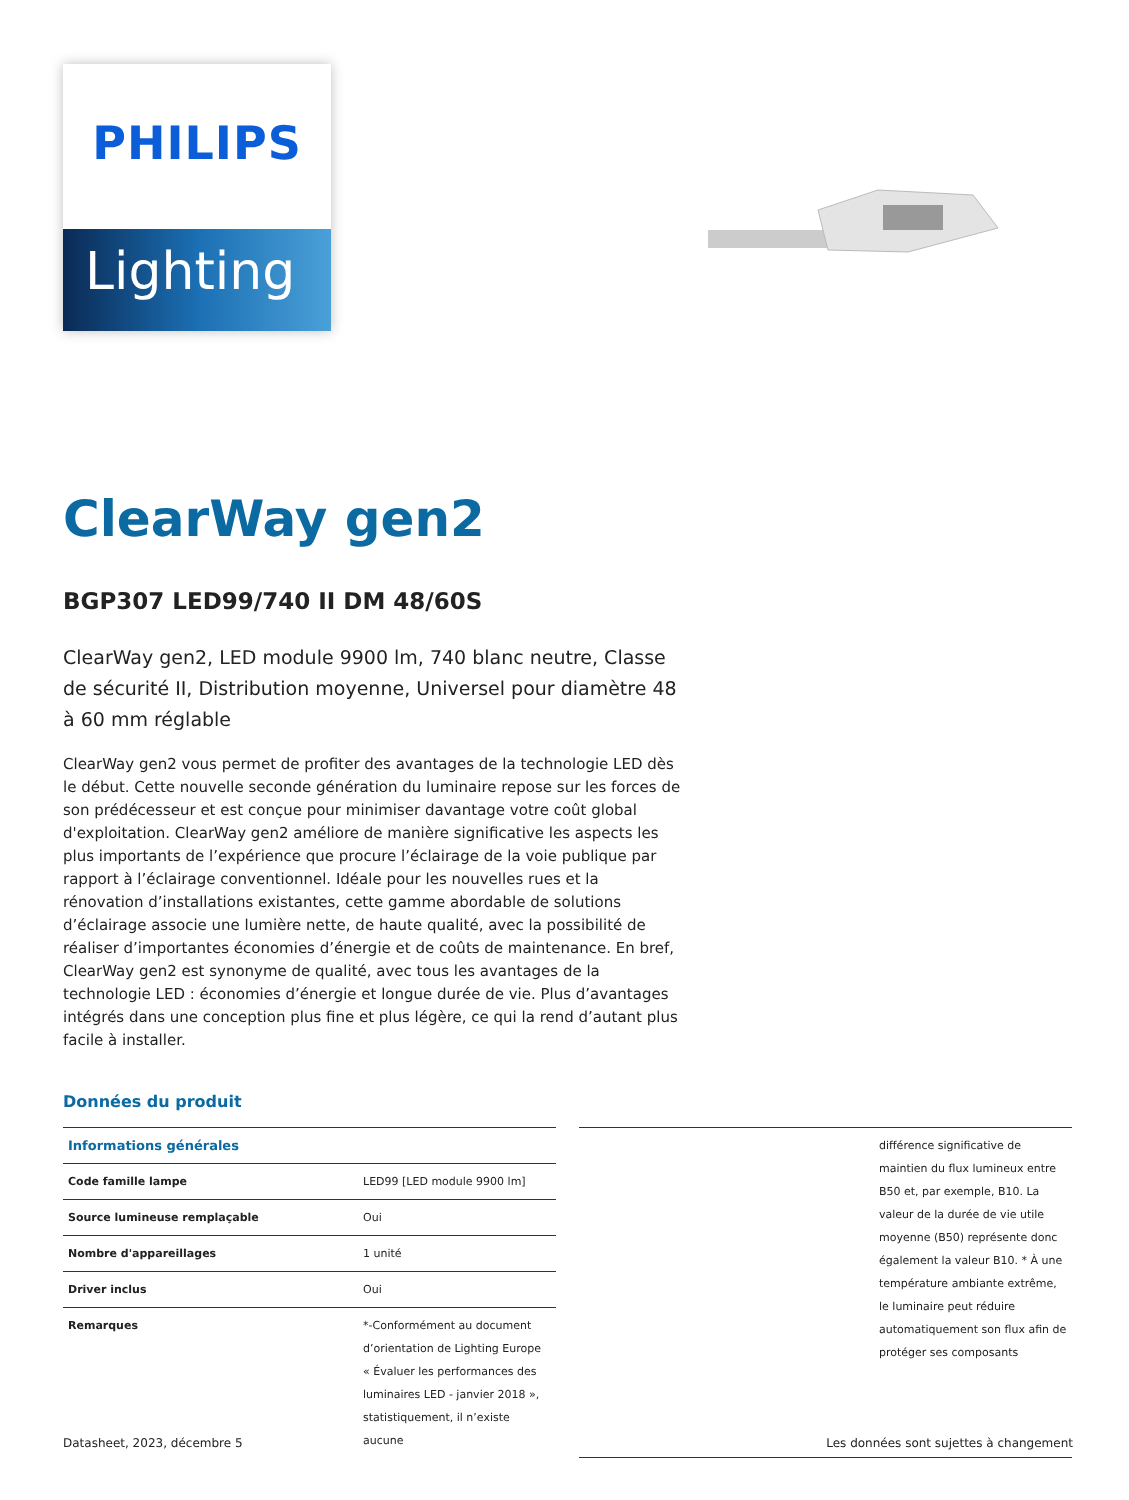PHILIPS
Lighting
ClearWay gen2
BGP307 LED99/740 II DM 48/60S
ClearWay gen2, LED module 9900 lm, 740 blanc neutre, Classe de sécurité II, Distribution moyenne, Universel pour diamètre 48 à 60 mm réglable
ClearWay gen2 vous permet de profiter des avantages de la technologie LED dès le début. Cette nouvelle seconde génération du luminaire repose sur les forces de son prédécesseur et est conçue pour minimiser davantage votre coût global d'exploitation. ClearWay gen2 améliore de manière significative les aspects les plus importants de l’expérience que procure l’éclairage de la voie publique par rapport à l’éclairage conventionnel. Idéale pour les nouvelles rues et la rénovation d’installations existantes, cette gamme abordable de solutions d’éclairage associe une lumière nette, de haute qualité, avec la possibilité de réaliser d’importantes économies d’énergie et de coûts de maintenance. En bref, ClearWay gen2 est synonyme de qualité, avec tous les avantages de la technologie LED : économies d’énergie et longue durée de vie. Plus d’avantages intégrés dans une conception plus fine et plus légère, ce qui la rend d’autant plus facile à installer.
Données du produit
| Informations générales | |
| --- | --- |
| Code famille lampe | LED99 [LED module 9900 lm] |
| Source lumineuse remplaçable | Oui |
| Nombre d'appareillages | 1 unité |
| Driver inclus | Oui |
| Remarques | *-Conformément au document d’orientation de Lighting Europe « Évaluer les performances des luminaires LED - janvier 2018 », statistiquement, il n’existe aucune |
| | différence significative de maintien du flux lumineux entre B50 et, par exemple, B10. La valeur de la durée de vie utile moyenne (B50) représente donc également la valeur B10. * À une température ambiante extrême, le luminaire peut réduire automatiquement son flux afin de protéger ses composants |
Datasheet, 2023, décembre 5 Les données sont sujettes à changement